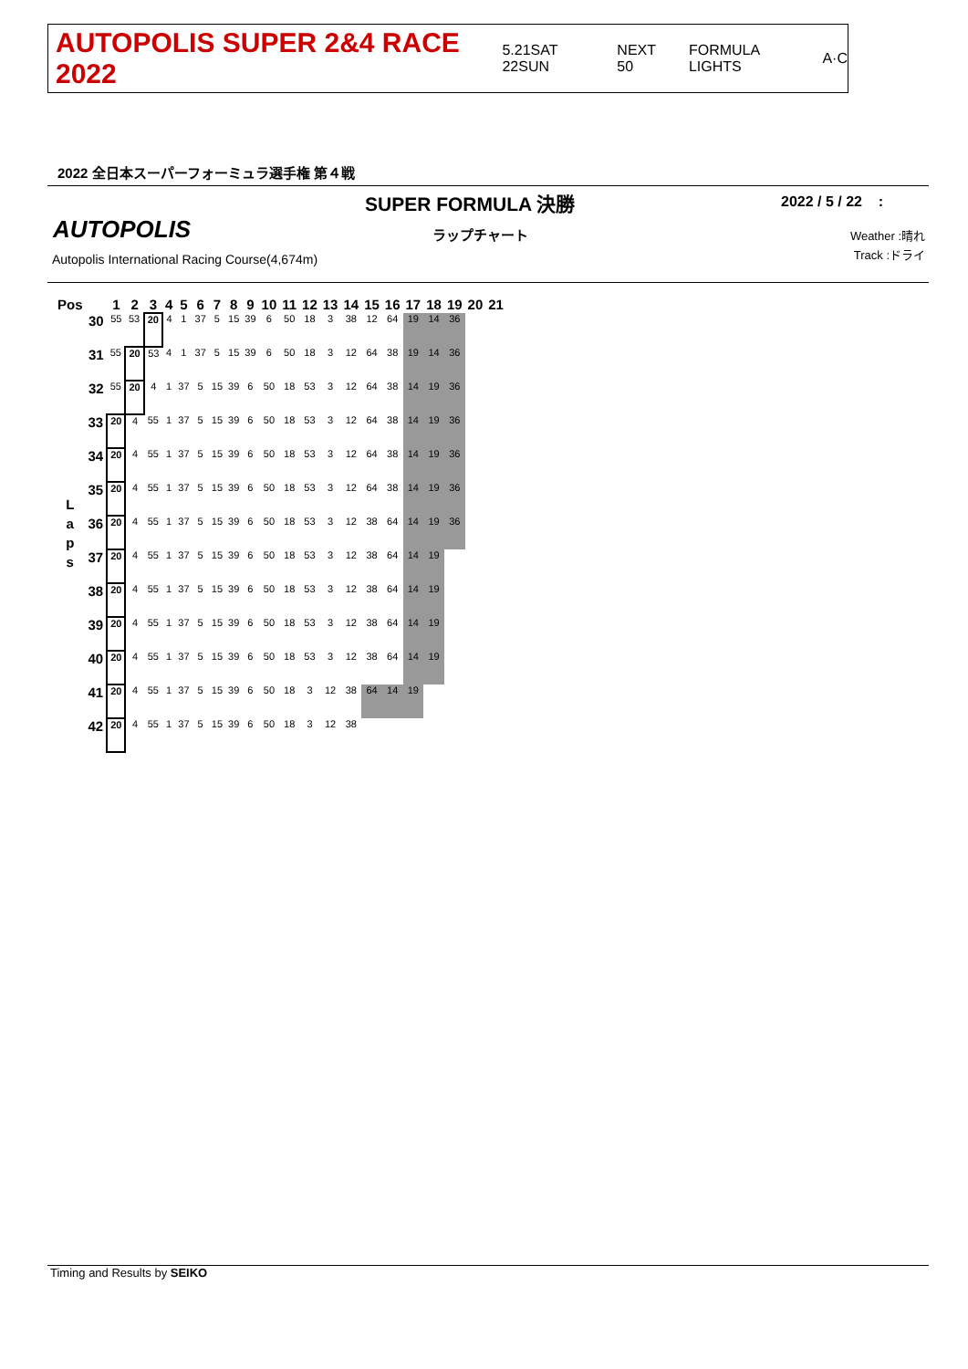AUTOPOLIS SUPER 2&4 RACE 2022 5.21SAT 22SUN NEXT 50 FORMULA LIGHTS A·C
2022 全日本スーパーフォーミュラ選手権 第４戦
SUPER FORMULA 決勝 2022 / 5 / 22 :
AUTOPOLIS ラップチャート
Autopolis International Racing Course(4,674m)
Weather :晴れ
Track :ドライ
| Pos | | 1 | 2 | 3 | 4 | 5 | 6 | 7 | 8 | 9 | 10 | 11 | 12 | 13 | 14 | 15 | 16 | 17 | 18 | 19 | 20 | 21 |
| --- | --- | --- | --- | --- | --- | --- | --- | --- | --- | --- | --- | --- | --- | --- | --- | --- | --- | --- | --- | --- | --- | --- |
| L a p s | 30 | 55 | 53 | 20 | 4 | 1 | 37 | 5 | 15 | 39 | 6 | 50 | 18 | 3 | 38 | 12 | 64 | 19 | 14 | 36 | | |
| | 31 | 55 | 20 | 53 | 4 | 1 | 37 | 5 | 15 | 39 | 6 | 50 | 18 | 3 | 12 | 64 | 38 | 19 | 14 | 36 | | |
| | 32 | 55 | 20 | 4 | 1 | 37 | 5 | 15 | 39 | 6 | 50 | 18 | 53 | 3 | 12 | 64 | 38 | 14 | 19 | 36 | | |
| | 33 | 20 | 4 | 55 | 1 | 37 | 5 | 15 | 39 | 6 | 50 | 18 | 53 | 3 | 12 | 64 | 38 | 14 | 19 | 36 | | |
| | 34 | 20 | 4 | 55 | 1 | 37 | 5 | 15 | 39 | 6 | 50 | 18 | 53 | 3 | 12 | 64 | 38 | 14 | 19 | 36 | | |
| | 35 | 20 | 4 | 55 | 1 | 37 | 5 | 15 | 39 | 6 | 50 | 18 | 53 | 3 | 12 | 64 | 38 | 14 | 19 | 36 | | |
| | 36 | 20 | 4 | 55 | 1 | 37 | 5 | 15 | 39 | 6 | 50 | 18 | 53 | 3 | 12 | 38 | 64 | 14 | 19 | 36 | | |
| | 37 | 20 | 4 | 55 | 1 | 37 | 5 | 15 | 39 | 6 | 50 | 18 | 53 | 3 | 12 | 38 | 64 | 14 | 19 | | | |
| | 38 | 20 | 4 | 55 | 1 | 37 | 5 | 15 | 39 | 6 | 50 | 18 | 53 | 3 | 12 | 38 | 64 | 14 | 19 | | | |
| | 39 | 20 | 4 | 55 | 1 | 37 | 5 | 15 | 39 | 6 | 50 | 18 | 53 | 3 | 12 | 38 | 64 | 14 | 19 | | | |
| | 40 | 20 | 4 | 55 | 1 | 37 | 5 | 15 | 39 | 6 | 50 | 18 | 53 | 3 | 12 | 38 | 64 | 14 | 19 | | | |
| | 41 | 20 | 4 | 55 | 1 | 37 | 5 | 15 | 39 | 6 | 50 | 18 | 3 | 12 | 38 | 64 | 14 | 19 | | | | |
| | 42 | 20 | 4 | 55 | 1 | 37 | 5 | 15 | 39 | 6 | 50 | 18 | 3 | 12 | 38 | | | | | | | |
Timing and Results by SEIKO